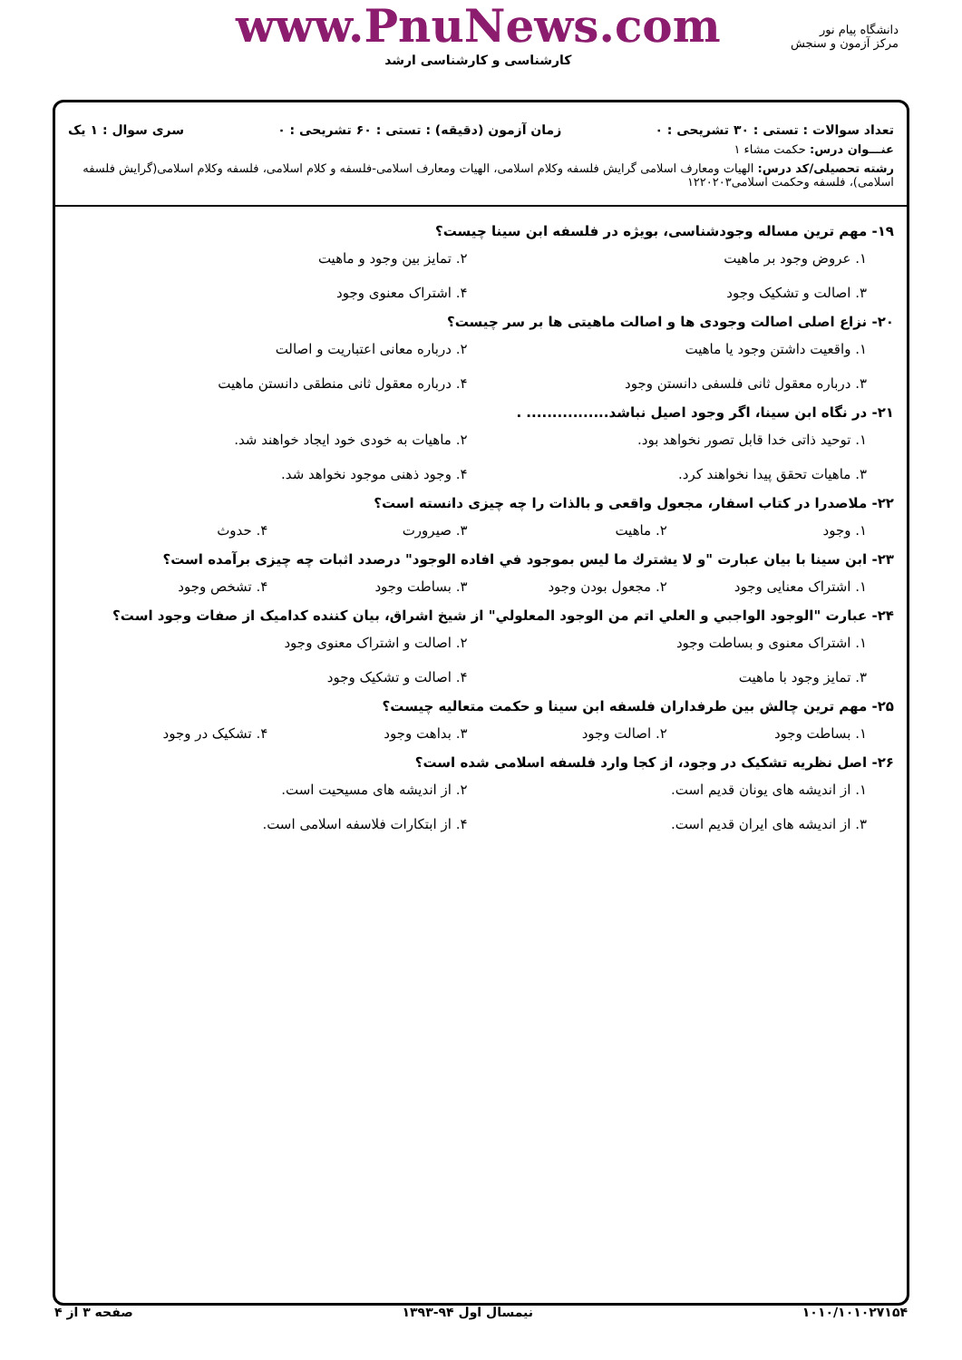www.PnuNews.com
کارشناسی و کارشناسی ارشد
دانشگاه پیام نور
مرکز آزمون و سنجش
تعداد سوالات : تستی : ۳۰ تشریحی : ۰ زمان آزمون (دقیقه) : تستی : ۶۰ تشریحی : ۰ سری سوال : ۱ یک
عنـــوان درس: حکمت مشاء ۱
رشته تحصیلی/کد درس: الهیات ومعارف اسلامی گرایش فلسفه وکلام اسلامی، الهیات ومعارف اسلامی-فلسفه و کلام اسلامی، فلسفه وکلام اسلامی(گرایش فلسفه اسلامی)، فلسفه وحکمت اسلامی۱۲۲۰۲۰۳
۱۹- مهم ترین مساله وجودشناسی، بویژه در فلسفه ابن سینا چیست؟
۱. عروض وجود بر ماهیت ۲. تمایز بین وجود و ماهیت ۳. اصالت و تشکیک وجود ۴. اشتراک معنوی وجود
۲۰- نزاع اصلی اصالت وجودی ها و اصالت ماهیتی ها بر سر چیست؟
۱. واقعیت داشتن وجود یا ماهیت ۲. درباره معانی اعتباریت و اصالت ۳. درباره معقول ثانی فلسفی دانستن وجود ۴. درباره معقول ثانی منطقی دانستن ماهیت
۲۱- در نگاه ابن سینا، اگر وجود اصیل نباشد................ .
۱. توحید ذاتی خدا قابل تصور نخواهد بود. ۲. ماهیات به خودی خود ایجاد خواهند شد. ۳. ماهیات تحقق پیدا نخواهند کرد. ۴. وجود ذهنی موجود نخواهد شد.
۲۲- ملاصدرا در کتاب اسفار، مجعول واقعی و بالذات را چه چیزی دانسته است؟
۱. وجود ۲. ماهیت ۳. صیرورت ۴. حدوث
۲۳- ابن سینا با بیان عبارت "و لا یشترك ما لیس بموجود في افاده الوجود" درصدد اثبات چه چیزی برآمده است؟
۱. اشتراک معنایی وجود ۲. مجعول بودن وجود ۳. بساطت وجود ۴. تشخص وجود
۲۴- عبارت "الوجود الواجبي و العلي اتم من الوجود المعلولي" از شیخ اشراق، بیان کننده کدامیک از صفات وجود است؟
۱. اشتراک معنوی و بساطت وجود ۲. اصالت و اشتراک معنوی وجود ۳. تمایز وجود با ماهیت ۴. اصالت و تشکیک وجود
۲۵- مهم ترین چالش بین طرفداران فلسفه ابن سینا و حکمت متعالیه چیست؟
۱. بساطت وجود ۲. اصالت وجود ۳. بداهت وجود ۴. تشکیک در وجود
۲۶- اصل نظریه تشکیک در وجود، از کجا وارد فلسفه اسلامی شده است؟
۱. از اندیشه های یونان قدیم است. ۲. از اندیشه های مسیحیت است. ۳. از اندیشه های ایران قدیم است. ۴. از ابتکارات فلاسفه اسلامی است.
۱۰۱۰/۱۰۱۰۲۷۱۵۴ نیمسال اول ۹۴-۱۳۹۳ صفحه ۳ از ۴